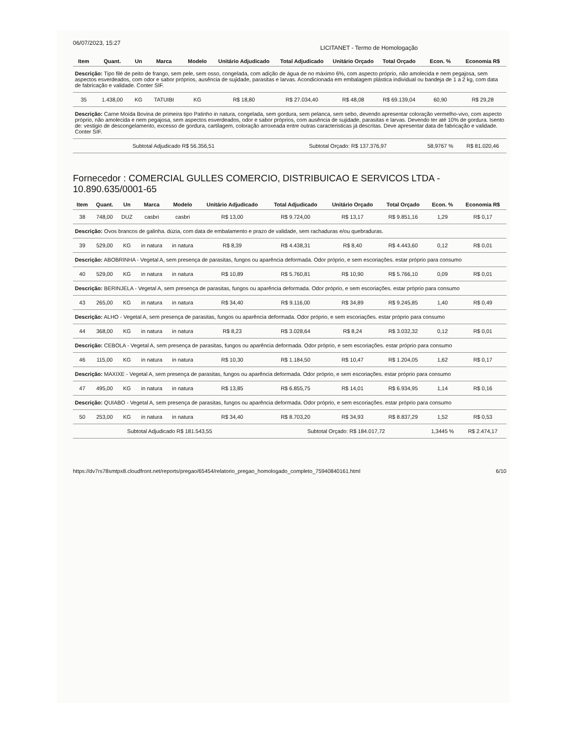06/07/2023, 15:27 LICITANET - Termo de Homologação
| Item | Quant. | Un | Marca | Modelo | Unitário Adjudicado | Total Adjudicado | Unitário Orçado | Total Orçado | Econ. % | Economia R$ |
| --- | --- | --- | --- | --- | --- | --- | --- | --- | --- | --- |
| Descrição: Tipo filé de peito de frango, sem pele, sem osso, congelada, com adição de água de no máximo 6%, com aspecto próprio, não amolecida e nem pegajosa, sem aspectos esverdeados, com odor e sabor próprios, ausência de sujidade, parasitas e larvas. Acondicionada em embalagem plástica individual ou bandeja de 1 a 2 kg, com data de fabricação e validade. Conter SIF. | | | | | | | | | | |
| 35 | 1.438,00 | KG | TATUIBI | KG | R$ 18,80 | R$ 27.034,40 | R$ 48,08 | R$ 69.139,04 | 60,90 | R$ 29,28 |
| Descrição: Carne Moída Bovina de primeira tipo Patinho in natura, congelada, sem gordura, sem pelanca, sem sebo, devendo apresentar coloração vermelho-vivo, com aspecto próprio, não amolecida e nem pegajosa, sem aspectos esverdeados, odor e sabor próprios, com ausência de sujidade, parasitas e larvas. Devendo ter até 10% de gordura. Isento de: vestigio de descongelamento, excesso de gordura, cartilagem, coloração arroxeada entre outras caracteristicas já descritas. Deve apresentar data de fabricação e validade. Conter SIF. | | | | | | | | | | |
| Subtotal Adjudicado R$ 56.356,51 | | | | | | Subtotal Orçado: R$ 137.376,97 | | | 58,9767 % | R$ 81.020,46 |
Fornecedor : COMERCIAL GULLES COMERCIO, DISTRIBUICAO E SERVICOS LTDA - 10.890.635/0001-65
| Item | Quant. | Un | Marca | Modelo | Unitário Adjudicado | Total Adjudicado | Unitário Orçado | Total Orçado | Econ. % | Economia R$ |
| --- | --- | --- | --- | --- | --- | --- | --- | --- | --- | --- |
| 38 | 748,00 | DUZ | casbri | casbri | R$ 13,00 | R$ 9.724,00 | R$ 13,17 | R$ 9.851,16 | 1,29 | R$ 0,17 |
| Descrição: Ovos brancos de galinha. dúzia, com data de embalamento e prazo de validade, sem rachaduras e/ou quebraduras. | | | | | | | | | | |
| 39 | 529,00 | KG | in natura | in natura | R$ 8,39 | R$ 4.438,31 | R$ 8,40 | R$ 4.443,60 | 0,12 | R$ 0,01 |
| Descrição: ABOBRINHA - Vegetal A, sem presença de parasitas, fungos ou aparência deformada. Odor próprio, e sem escoriações. estar próprio para consumo | | | | | | | | | | |
| 40 | 529,00 | KG | in natura | in natura | R$ 10,89 | R$ 5.760,81 | R$ 10,90 | R$ 5.766,10 | 0,09 | R$ 0,01 |
| Descrição: BERINJELA - Vegetal A, sem presença de parasitas, fungos ou aparência deformada. Odor próprio, e sem escoriações. estar próprio para consumo | | | | | | | | | | |
| 43 | 265,00 | KG | in natura | in natura | R$ 34,40 | R$ 9.116,00 | R$ 34,89 | R$ 9.245,85 | 1,40 | R$ 0,49 |
| Descrição: ALHO - Vegetal A, sem presença de parasitas, fungos ou aparência deformada. Odor próprio, e sem escoriações. estar próprio para consumo | | | | | | | | | | |
| 44 | 368,00 | KG | in natura | in natura | R$ 8,23 | R$ 3.028,64 | R$ 8,24 | R$ 3.032,32 | 0,12 | R$ 0,01 |
| Descrição: CEBOLA - Vegetal A, sem presença de parasitas, fungos ou aparência deformada. Odor próprio, e sem escoriações. estar próprio para consumo | | | | | | | | | | |
| 46 | 115,00 | KG | in natura | in natura | R$ 10,30 | R$ 1.184,50 | R$ 10,47 | R$ 1.204,05 | 1,62 | R$ 0,17 |
| Descrição: MAXIXE - Vegetal A, sem presença de parasitas, fungos ou aparência deformada. Odor próprio, e sem escoriações. estar próprio para consumo | | | | | | | | | | |
| 47 | 495,00 | KG | in natura | in natura | R$ 13,85 | R$ 6.855,75 | R$ 14,01 | R$ 6.934,95 | 1,14 | R$ 0,16 |
| Descrição: QUIABO - Vegetal A, sem presença de parasitas, fungos ou aparência deformada. Odor próprio, e sem escoriações. estar próprio para consumo | | | | | | | | | | |
| 50 | 253,00 | KG | in natura | in natura | R$ 34,40 | R$ 8.703,20 | R$ 34,93 | R$ 8.837,29 | 1,52 | R$ 0,53 |
| Subtotal Adjudicado R$ 181.543,55 | | | | | | Subtotal Orçado: R$ 184.017,72 | | | 1,3445 % | R$ 2.474,17 |
https://dv7rs78smtpx8.cloudfront.net/reports/pregao/65454/relatorio_pregao_homologado_completo_75940840161.html 6/10